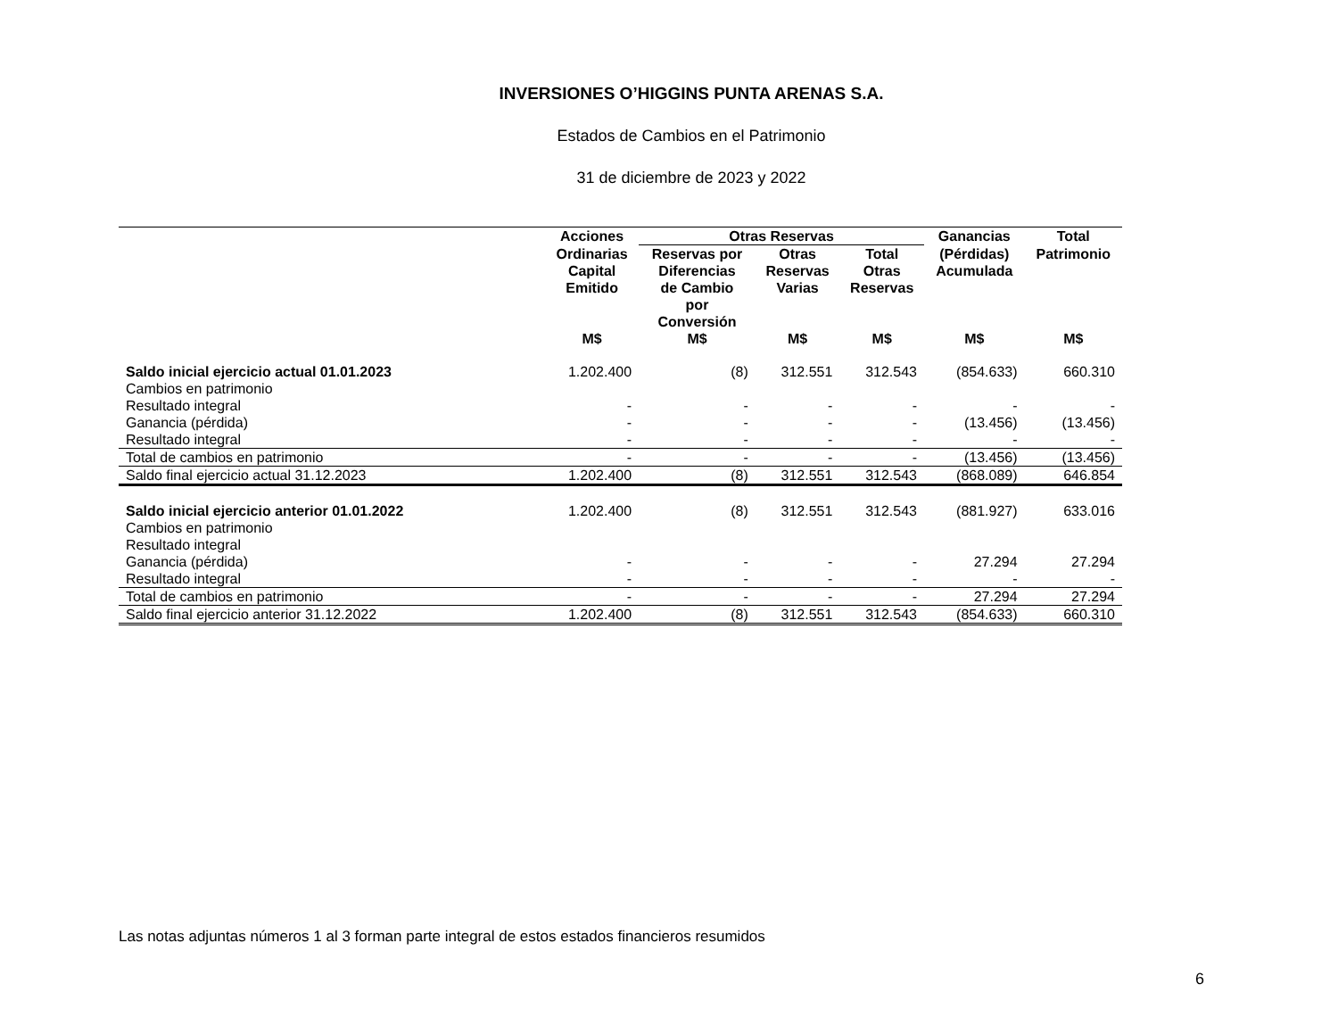INVERSIONES O’HIGGINS PUNTA ARENAS S.A.
Estados de Cambios en el Patrimonio
31 de diciembre de 2023 y 2022
| | Acciones | Otras Reservas | | | Ganancias | Total |
| --- | --- | --- | --- | --- | --- | --- |
| | Ordinarias Capital Emitido | Reservas por Diferencias de Cambio por Conversión | Otras Reservas Varias | Total Otras Reservas | (Pérdidas) Acumulada | Patrimonio |
| | M$ | M$ | M$ | M$ | M$ | M$ |
| Saldo inicial ejercicio actual 01.01.2023 | 1.202.400 | (8) | 312.551 | 312.543 | (854.633) | 660.310 |
| Cambios en patrimonio | | | | | | |
| Resultado integral | - | - | - | - | - | - |
| Ganancia (pérdida) | - | - | - | - | (13.456) | (13.456) |
| Resultado integral | - | - | - | - | - | - |
| Total de cambios en patrimonio | - | - | - | - | (13.456) | (13.456) |
| Saldo final ejercicio actual 31.12.2023 | 1.202.400 | (8) | 312.551 | 312.543 | (868.089) | 646.854 |
| Saldo inicial ejercicio anterior 01.01.2022 | 1.202.400 | (8) | 312.551 | 312.543 | (881.927) | 633.016 |
| Cambios en patrimonio | | | | | | |
| Resultado integral | | | | | | |
| Ganancia (pérdida) | - | - | - | - | 27.294 | 27.294 |
| Resultado integral | - | - | - | - | - | - |
| Total de cambios en patrimonio | - | - | - | - | 27.294 | 27.294 |
| Saldo final ejercicio anterior 31.12.2022 | 1.202.400 | (8) | 312.551 | 312.543 | (854.633) | 660.310 |
Las notas adjuntas números 1 al 3 forman parte integral de estos estados financieros resumidos
6